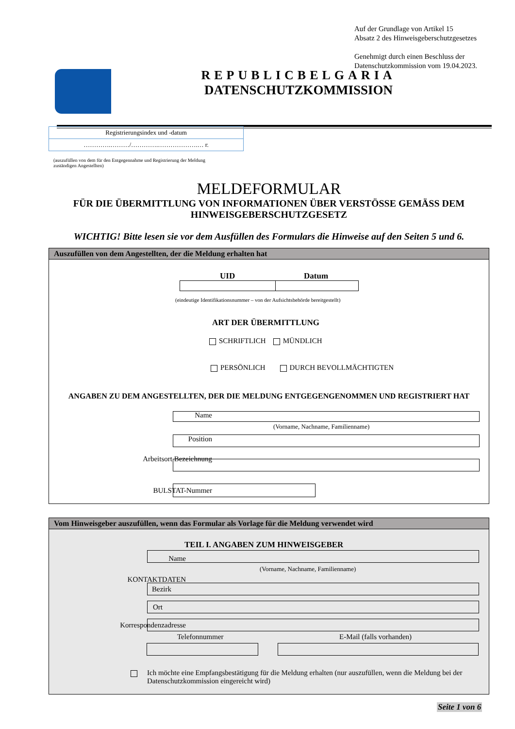Auf der Grundlage von Artikel 15
Absatz 2 des Hinweisgeberschutzgesetzes
Genehmigt durch einen Beschluss der
Datenschutzkommission vom 19.04.2023.
REPUBLICBELGARIA
DATENSCHUTZKOMMISSION
Registrierungsindex und -datum
………….………/………….……………….… г.
(auszufüllen von dem für den Entgegennahme und Registrierung der Meldung zuständigen Angestellten)
MELDEFORMULAR
FÜR DIE ÜBERMITTLUNG VON INFORMATIONEN ÜBER VERSTÖSSE GEMÄSS DEM HINWEISGEBERSCHUTZGESETZ
WICHTIG! Bitte lesen sie vor dem Ausfüllen des Formulars die Hinweise auf den Seiten 5 und 6.
Auszufüllen von dem Angestellten, der die Meldung erhalten hat
UID Datum
(eindeutige Identifikationsnummer – von der Aufsichtsbehörde bereitgestellt)
ART DER ÜBERMITTLUNG
SCHRIFTLICH MÜNDLICH
PERSÖNLICH DURCH BEVOLLMÄCHTIGTEN
ANGABEN ZU DEM ANGESTELLTEN, DER DIE MELDUNG ENTGEGENGENOMMEN UND REGISTRIERT HAT
Name
(Vorname, Nachname, Familienname)
Position
Arbeitsort Bezeichnung
BULSTAT-Nummer
Vom Hinweisgeber auszufüllen, wenn das Formular als Vorlage für die Meldung verwendet wird
TEIL I. ANGABEN ZUM HINWEISGEBER
Name
(Vorname, Nachname, Familienname)
KONTAKTDATEN
Bezirk
Ort
Korrespondenzadresse
Telefonnummer E-Mail (falls vorhanden)
Ich möchte eine Empfangsbestätigung für die Meldung erhalten (nur auszufüllen, wenn die Meldung bei der Datenschutzkommission eingereicht wird)
Seite 1 von 6